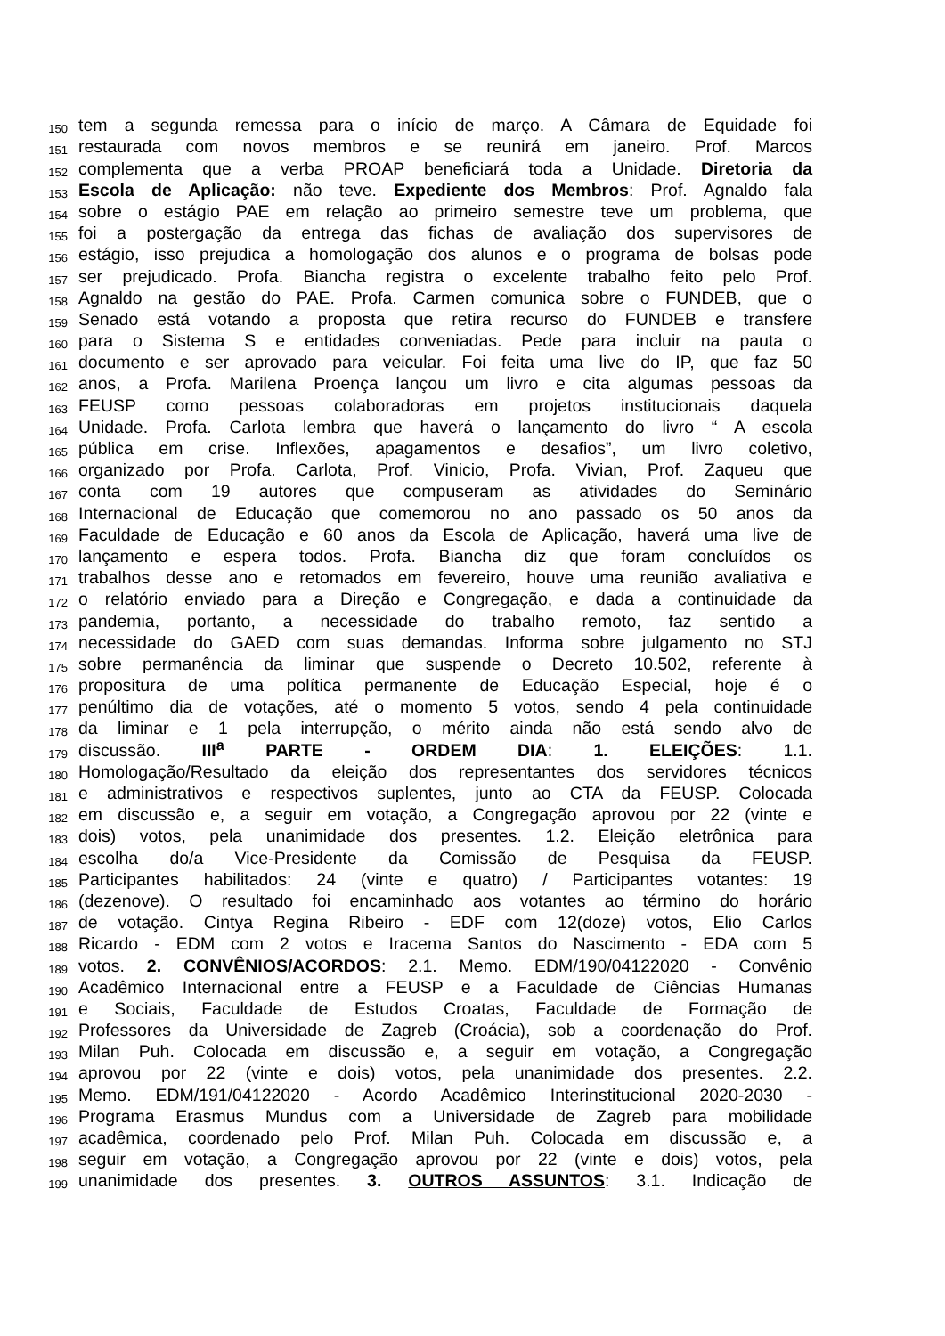150 tem a segunda remessa para o início de março. A Câmara de Equidade foi
151 restaurada com novos membros e se reunirá em janeiro. Prof. Marcos
152 complementa que a verba PROAP beneficiará toda a Unidade. Diretoria da
153 Escola de Aplicação: não teve. Expediente dos Membros: Prof. Agnaldo fala
154 sobre o estágio PAE em relação ao primeiro semestre teve um problema, que
155 foi a postergação da entrega das fichas de avaliação dos supervisores de
156 estágio, isso prejudica a homologação dos alunos e o programa de bolsas pode
157 ser prejudicado. Profa. Biancha registra o excelente trabalho feito pelo Prof.
158 Agnaldo na gestão do PAE. Profa. Carmen comunica sobre o FUNDEB, que o
159 Senado está votando a proposta que retira recurso do FUNDEB e transfere
160 para o Sistema S e entidades conveniadas. Pede para incluir na pauta o
161 documento e ser aprovado para veicular. Foi feita uma live do IP, que faz 50
162 anos, a Profa. Marilena Proença lançou um livro e cita algumas pessoas da
163 FEUSP como pessoas colaboradoras em projetos institucionais daquela
164 Unidade. Profa. Carlota lembra que haverá o lançamento do livro “ A escola
165 pública em crise. Inflexões, apagamentos e desafios”, um livro coletivo,
166 organizado por Profa. Carlota, Prof. Vinicio, Profa. Vivian, Prof. Zaqueu que
167 conta com 19 autores que compuseram as atividades do Seminário
168 Internacional de Educação que comemorou no ano passado os 50 anos da
169 Faculdade de Educação e 60 anos da Escola de Aplicação, haverá uma live de
170 lançamento e espera todos. Profa. Biancha diz que foram concluídos os
171 trabalhos desse ano e retomados em fevereiro, houve uma reunião avaliativa e
172 o relatório enviado para a Direção e Congregação, e dada a continuidade da
173 pandemia, portanto, a necessidade do trabalho remoto, faz sentido a
174 necessidade do GAED com suas demandas. Informa sobre julgamento no STJ
175 sobre permanência da liminar que suspende o Decreto 10.502, referente à
176 propositura de uma política permanente de Educação Especial, hoje é o
177 penúltimo dia de votações, até o momento 5 votos, sendo 4 pela continuidade
178 da liminar e 1 pela interrupção, o mérito ainda não está sendo alvo de
179 discussão. III<sup>a</sup> PARTE - ORDEM DIA: 1. ELEIÇÕES: 1.1.
180 Homologação/Resultado da eleição dos representantes dos servidores técnicos
181 e administrativos e respectivos suplentes, junto ao CTA da FEUSP. Colocada
182 em discussão e, a seguir em votação, a Congregação aprovou por 22 (vinte e
183 dois) votos, pela unanimidade dos presentes. 1.2. Eleição eletrônica para
184 escolha do/a Vice-Presidente da Comissão de Pesquisa da FEUSP.
185 Participantes habilitados: 24 (vinte e quatro) / Participantes votantes: 19
186 (dezenove). O resultado foi encaminhado aos votantes ao término do horário
187 de votação. Cintya Regina Ribeiro - EDF com 12(doze) votos, Elio Carlos
188 Ricardo - EDM com 2 votos e Iracema Santos do Nascimento - EDA com 5
189 votos. 2. CONVÊNIOS/ACORDOS: 2.1. Memo. EDM/190/04122020 - Convênio
190 Acadêmico Internacional entre a FEUSP e a Faculdade de Ciências Humanas
191 e Sociais, Faculdade de Estudos Croatas, Faculdade de Formação de
192 Professores da Universidade de Zagreb (Croácia), sob a coordenação do Prof.
193 Milan Puh. Colocada em discussão e, a seguir em votação, a Congregação
194 aprovou por 22 (vinte e dois) votos, pela unanimidade dos presentes. 2.2.
195 Memo. EDM/191/04122020 - Acordo Acadêmico Interinstitucional 2020-2030 -
196 Programa Erasmus Mundus com a Universidade de Zagreb para mobilidade
197 acadêmica, coordenado pelo Prof. Milan Puh. Colocada em discussão e, a
198 seguir em votação, a Congregação aprovou por 22 (vinte e dois) votos, pela
199 unanimidade dos presentes. 3. OUTROS ASSUNTOS: 3.1. Indicação de